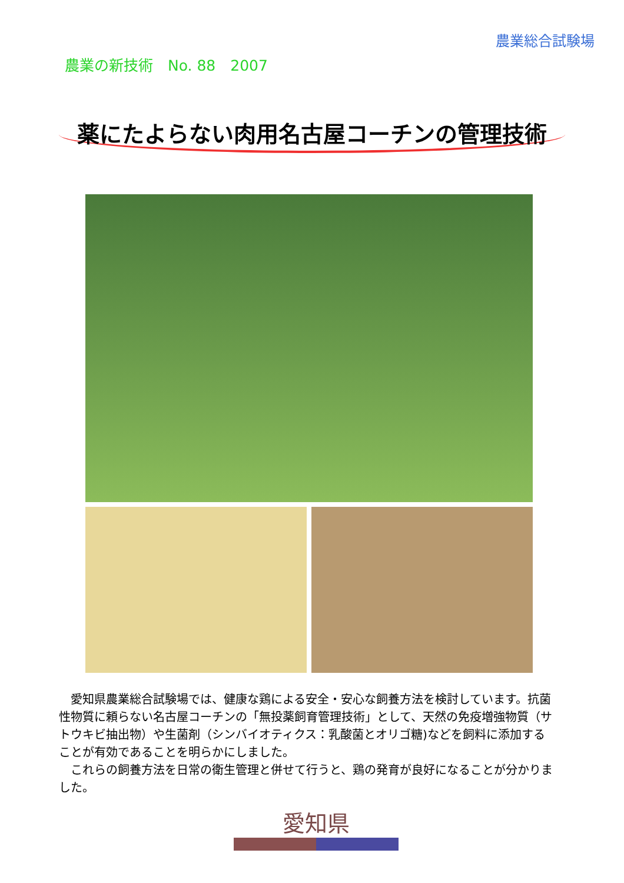農業総合試験場
農業の新技術　No. 88　2007
薬にたよらない肉用名古屋コーチンの管理技術
愛知県農業総合試験場では、健康な鶏による安全・安心な飼養方法を検討しています。抗菌性物質に頼らない名古屋コーチンの「無投薬飼育管理技術」として、天然の免疫増強物質（サトウキビ抽出物）や生菌剤（シンバイオティクス：乳酸菌とオリゴ糖)などを飼料に添加することが有効であることを明らかにしました。
これらの飼養方法を日常の衛生管理と併せて行うと、鶏の発育が良好になることが分かりました。
愛知県